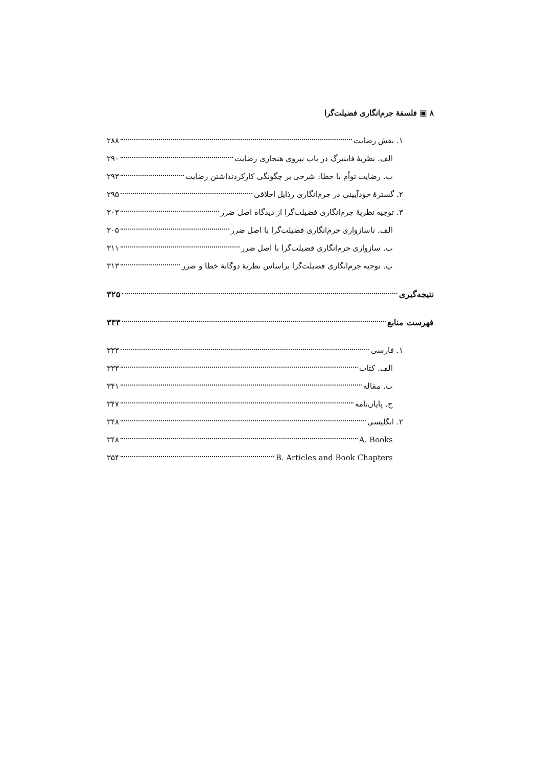۸ ▣ فلسفهٔ جرم‌انگاری فضیلت‌گرا
۱. نقش رضایت ۲۸۸
الف. نظریهٔ فاینبرگ در باب نیروی هنجاری رضایت ۲۹۰
ب. رضایت توأم با خطا: شرحی بر چگونگی کارکردنداشتن رضایت ۲۹۳
۲. گسترهٔ خودآیینی در جرم‌انگاری رذایل اخلاقی ۲۹۵
۳. توجیه نظریهٔ جرم‌انگاری فضیلت‌گرا از دیدگاه اصل ضرر ۳۰۳
الف. ناسازواری جرم‌انگاری فضیلت‌گرا با اصل ضرر ۳۰۵
ب. سازواری جرم‌انگاری فضیلت‌گرا با اصل ضرر ۳۱۱
پ. توجیه جرم‌انگاری فضیلت‌گرا براساس نظریهٔ دوگانهٔ خطا و ضرر ۳۱۳
نتیجه‌گیری ۳۲۵
فهرست منابع ۳۳۳
۱. فارسی ۳۳۳
الف. کتاب ۳۳۳
ب. مقاله ۳۴۱
ج. پایان‌نامه ۳۴۷
۲. انگلیسی ۳۴۸
A. Books ۳۴۸
B. Articles and Book Chapters ۳۵۴